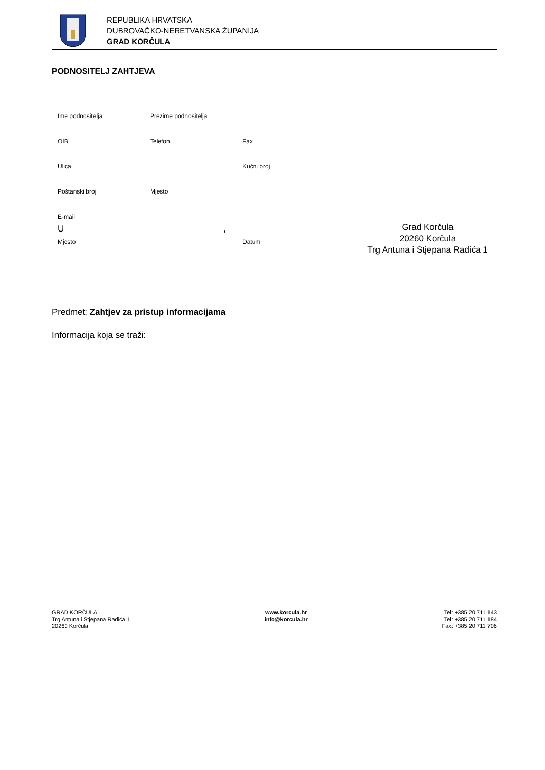REPUBLIKA HRVATSKA
DUBROVAČKO-NERETVANSKA ŽUPANIJA
GRAD KORČULA
PODNOSITELJ ZAHTJEVA
Ime podnositelja Prezime podnositelja
OIB Telefon Fax
Ulica Kućni broj
Poštanski broj Mjesto
E-mail
U,
Mjesto Datum
Grad Korčula
20260 Korčula
Trg Antuna i Stjepana Radića 1
Predmet: Zahtjev za pristup informacijama
Informacija koja se traži:
GRAD KORČULA
Trg Antuna i Stjepana Radića 1
20260 Korčula
www.korcula.hr
info@korcula.hr
Tel: +385 20 711 143
Tel: +385 20 711 184
Fax: +385 20 711 706